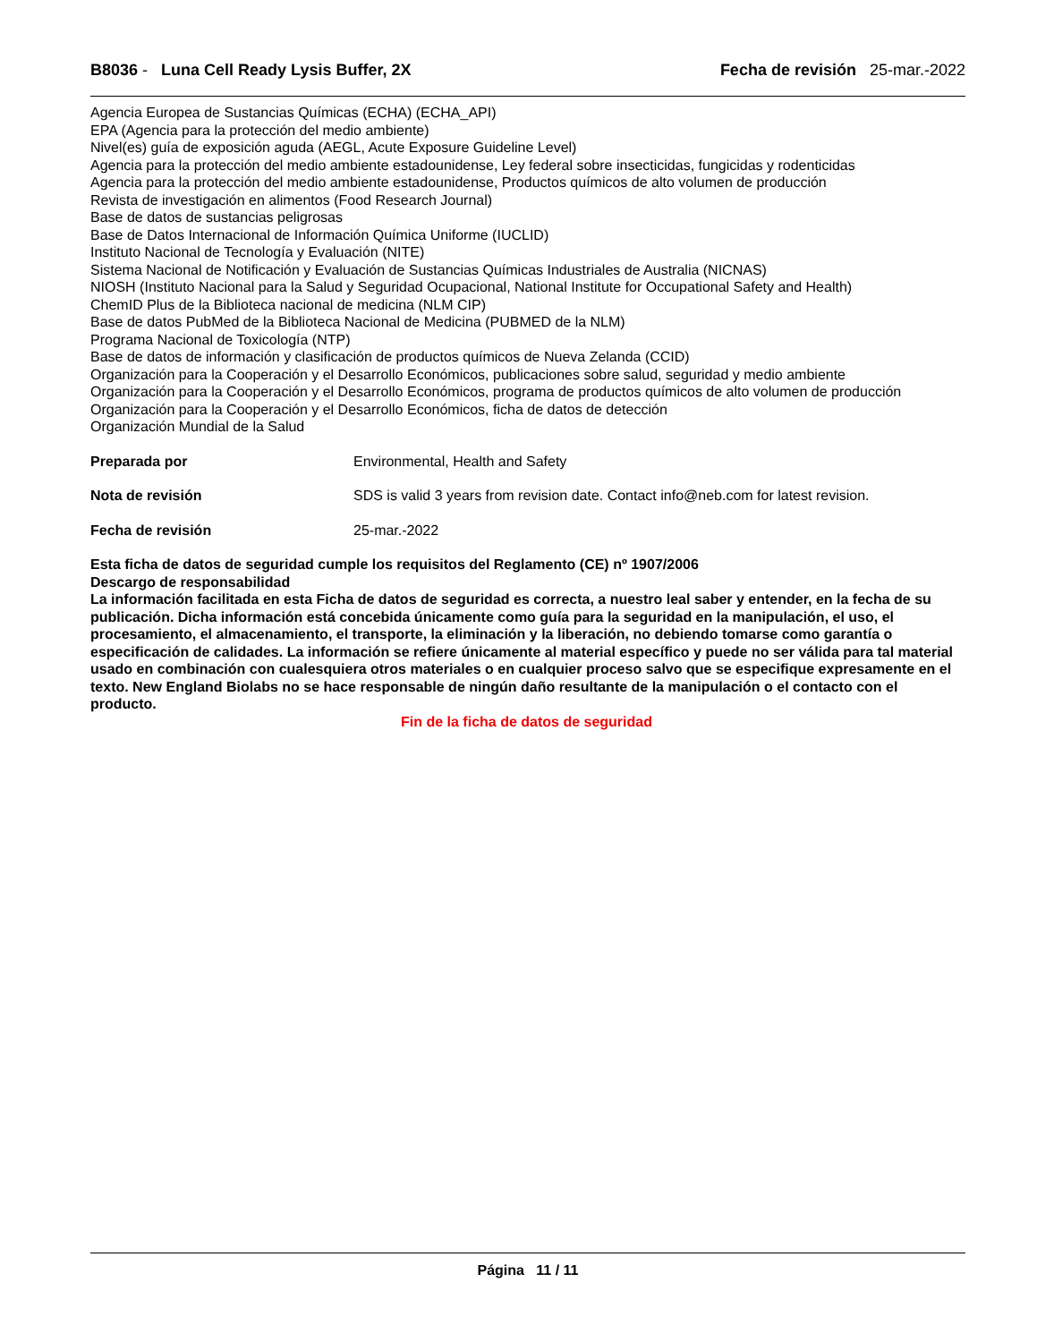B8036 - Luna Cell Ready Lysis Buffer, 2X Fecha de revisión 25-mar.-2022
Agencia Europea de Sustancias Químicas (ECHA) (ECHA_API)
EPA (Agencia para la protección del medio ambiente)
Nivel(es) guía de exposición aguda (AEGL, Acute Exposure Guideline Level)
Agencia para la protección del medio ambiente estadounidense, Ley federal sobre insecticidas, fungicidas y rodenticidas
Agencia para la protección del medio ambiente estadounidense, Productos químicos de alto volumen de producción
Revista de investigación en alimentos (Food Research Journal)
Base de datos de sustancias peligrosas
Base de Datos Internacional de Información Química Uniforme (IUCLID)
Instituto Nacional de Tecnología y Evaluación (NITE)
Sistema Nacional de Notificación y Evaluación de Sustancias Químicas Industriales de Australia (NICNAS)
NIOSH (Instituto Nacional para la Salud y Seguridad Ocupacional, National Institute for Occupational Safety and Health)
ChemID Plus de la Biblioteca nacional de medicina (NLM CIP)
Base de datos PubMed de la Biblioteca Nacional de Medicina (PUBMED de la NLM)
Programa Nacional de Toxicología (NTP)
Base de datos de información y clasificación de productos químicos de Nueva Zelanda (CCID)
Organización para la Cooperación y el Desarrollo Económicos, publicaciones sobre salud, seguridad y medio ambiente
Organización para la Cooperación y el Desarrollo Económicos, programa de productos químicos de alto volumen de producción
Organización para la Cooperación y el Desarrollo Económicos, ficha de datos de detección
Organización Mundial de la Salud
Preparada por Environmental, Health and Safety
Nota de revisión SDS is valid 3 years from revision date. Contact info@neb.com for latest revision.
Fecha de revisión 25-mar.-2022
Esta ficha de datos de seguridad cumple los requisitos del Reglamento (CE) nº 1907/2006
Descargo de responsabilidad
La información facilitada en esta Ficha de datos de seguridad es correcta, a nuestro leal saber y entender, en la fecha de su publicación. Dicha información está concebida únicamente como guía para la seguridad en la manipulación, el uso, el procesamiento, el almacenamiento, el transporte, la eliminación y la liberación, no debiendo tomarse como garantía o especificación de calidades. La información se refiere únicamente al material específico y puede no ser válida para tal material usado en combinación con cualesquiera otros materiales o en cualquier proceso salvo que se especifique expresamente en el texto. New England Biolabs no se hace responsable de ningún daño resultante de la manipulación o el contacto con el producto.
Fin de la ficha de datos de seguridad
Página 11 / 11